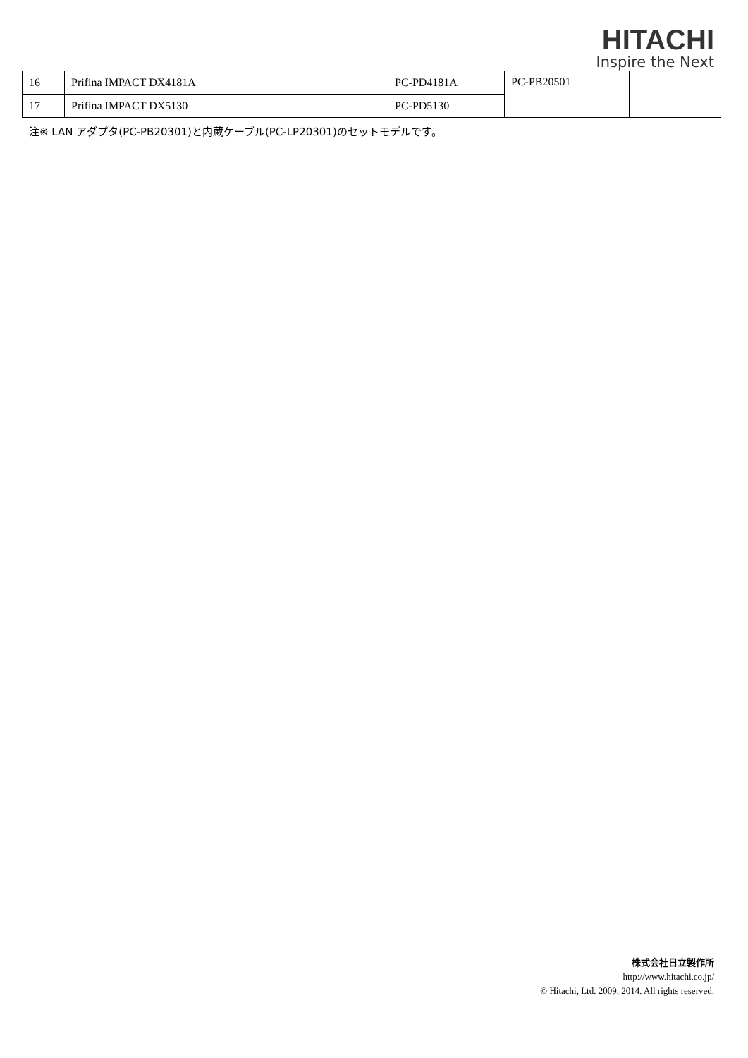HITACHI
Inspire the Next
| 16 | Prifina IMPACT DX4181A | PC-PD4181A | PC-PB20501 | |
| 17 | Prifina IMPACT DX5130 | PC-PD5130 | | |
注※ LAN アダプタ(PC-PB20301)と内蔵ケーブル(PC-LP20301)のセットモデルです。
株式会社日立製作所
http://www.hitachi.co.jp/
© Hitachi, Ltd. 2009, 2014. All rights reserved.